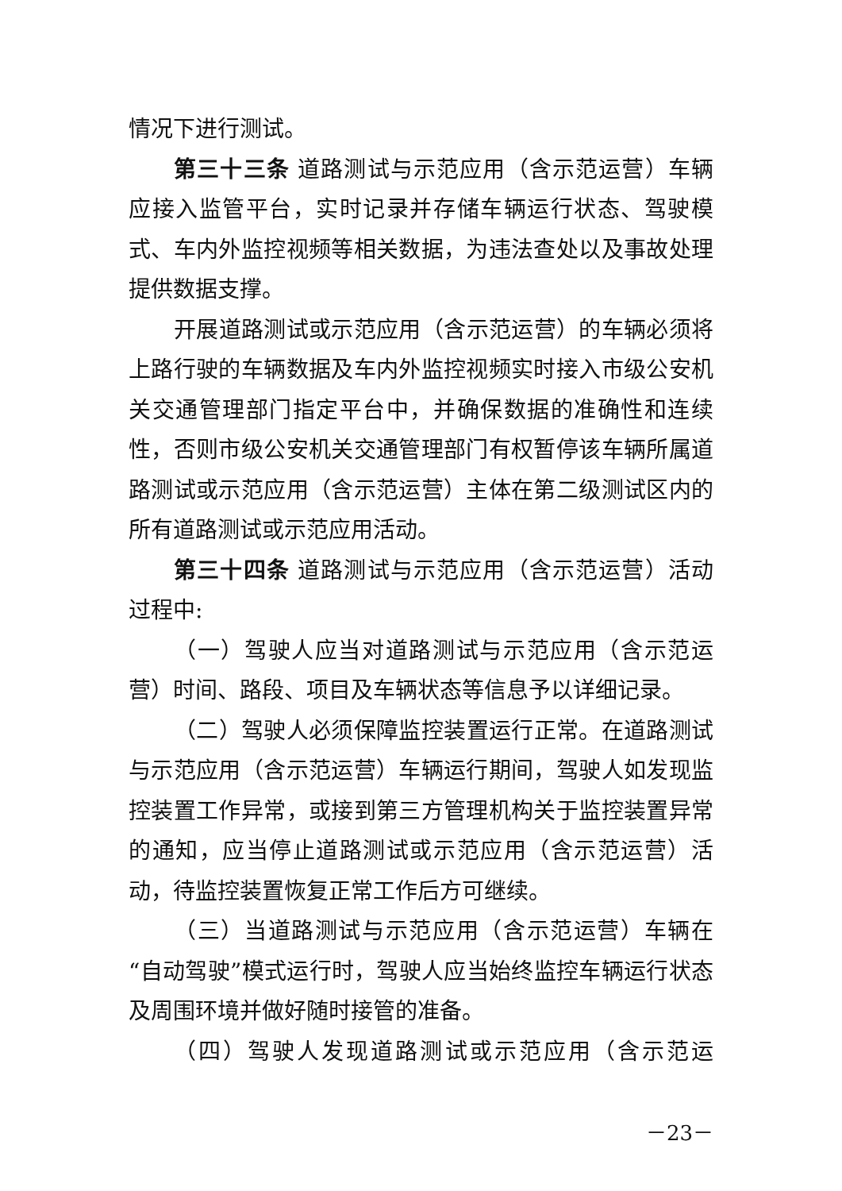情况下进行测试。
第三十三条 道路测试与示范应用（含示范运营）车辆应接入监管平台，实时记录并存储车辆运行状态、驾驶模式、车内外监控视频等相关数据，为违法查处以及事故处理提供数据支撑。
开展道路测试或示范应用（含示范运营）的车辆必须将上路行驶的车辆数据及车内外监控视频实时接入市级公安机关交通管理部门指定平台中，并确保数据的准确性和连续性，否则市级公安机关交通管理部门有权暂停该车辆所属道路测试或示范应用（含示范运营）主体在第二级测试区内的所有道路测试或示范应用活动。
第三十四条 道路测试与示范应用（含示范运营）活动过程中:
（一）驾驶人应当对道路测试与示范应用（含示范运营）时间、路段、项目及车辆状态等信息予以详细记录。
（二）驾驶人必须保障监控装置运行正常。在道路测试与示范应用（含示范运营）车辆运行期间，驾驶人如发现监控装置工作异常，或接到第三方管理机构关于监控装置异常的通知，应当停止道路测试或示范应用（含示范运营）活动，待监控装置恢复正常工作后方可继续。
（三）当道路测试与示范应用（含示范运营）车辆在“自动驾驶”模式运行时，驾驶人应当始终监控车辆运行状态及周围环境并做好随时接管的准备。
（四）驾驶人发现道路测试或示范应用（含示范运
－23－